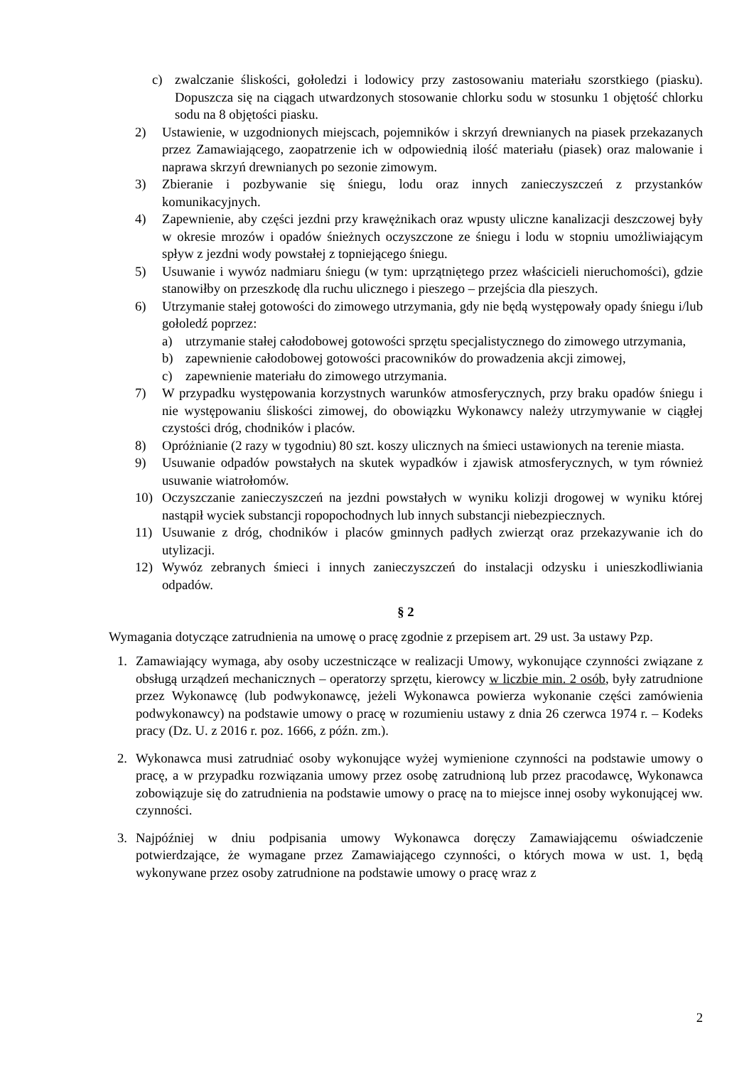c) zwalczanie śliskości, gołoledzi i lodowicy przy zastosowaniu materiału szorstkiego (piasku). Dopuszcza się na ciągach utwardzonych stosowanie chlorku sodu w stosunku 1 objętość chlorku sodu na 8 objętości piasku.
2) Ustawienie, w uzgodnionych miejscach, pojemników i skrzyń drewnianych na piasek przekazanych przez Zamawiającego, zaopatrzenie ich w odpowiednią ilość materiału (piasek) oraz malowanie i naprawa skrzyń drewnianych po sezonie zimowym.
3) Zbieranie i pozbywanie się śniegu, lodu oraz innych zanieczyszczeń z przystanków komunikacyjnych.
4) Zapewnienie, aby części jezdni przy krawężnikach oraz wpusty uliczne kanalizacji deszczowej były w okresie mrozów i opadów śnieżnych oczyszczone ze śniegu i lodu w stopniu umożliwiającym spływ z jezdni wody powstałej z topniejącego śniegu.
5) Usuwanie i wywóz nadmiaru śniegu (w tym: uprzątniętego przez właścicieli nieruchomości), gdzie stanowiłby on przeszkodę dla ruchu ulicznego i pieszego – przejścia dla pieszych.
6) Utrzymanie stałej gotowości do zimowego utrzymania, gdy nie będą występowały opady śniegu i/lub gołoledź poprzez:
a) utrzymanie stałej całodobowej gotowości sprzętu specjalistycznego do zimowego utrzymania,
b) zapewnienie całodobowej gotowości pracowników do prowadzenia akcji zimowej,
c) zapewnienie materiału do zimowego utrzymania.
7) W przypadku występowania korzystnych warunków atmosferycznych, przy braku opadów śniegu i nie występowaniu śliskości zimowej, do obowiązku Wykonawcy należy utrzymywanie w ciągłej czystości dróg, chodników i placów.
8) Opróżnianie (2 razy w tygodniu) 80 szt. koszy ulicznych na śmieci ustawionych na terenie miasta.
9) Usuwanie odpadów powstałych na skutek wypadków i zjawisk atmosferycznych, w tym również usuwanie wiatrołomów.
10) Oczyszczanie zanieczyszczeń na jezdni powstałych w wyniku kolizji drogowej w wyniku której nastąpił wyciek substancji ropopochodnych lub innych substancji niebezpiecznych.
11) Usuwanie z dróg, chodników i placów gminnych padłych zwierząt oraz przekazywanie ich do utylizacji.
12) Wywóz zebranych śmieci i innych zanieczyszczeń do instalacji odzysku i unieszkodliwiania odpadów.
§ 2
Wymagania dotyczące zatrudnienia na umowę o pracę zgodnie z przepisem art. 29 ust. 3a ustawy Pzp.
1. Zamawiający wymaga, aby osoby uczestniczące w realizacji Umowy, wykonujące czynności związane z obsługą urządzeń mechanicznych – operatorzy sprzętu, kierowcy w liczbie min. 2 osób, były zatrudnione przez Wykonawcę (lub podwykonawcę, jeżeli Wykonawca powierza wykonanie części zamówienia podwykonawcy) na podstawie umowy o pracę w rozumieniu ustawy z dnia 26 czerwca 1974 r. – Kodeks pracy (Dz. U. z 2016 r. poz. 1666, z późn. zm.).
2. Wykonawca musi zatrudniać osoby wykonujące wyżej wymienione czynności na podstawie umowy o pracę, a w przypadku rozwiązania umowy przez osobę zatrudnioną lub przez pracodawcę, Wykonawca zobowiązuje się do zatrudnienia na podstawie umowy o pracę na to miejsce innej osoby wykonującej ww. czynności.
3. Najpóźniej w dniu podpisania umowy Wykonawca doręczy Zamawiającemu oświadczenie potwierdzające, że wymagane przez Zamawiającego czynności, o których mowa w ust. 1, będą wykonywane przez osoby zatrudnione na podstawie umowy o pracę wraz z
2